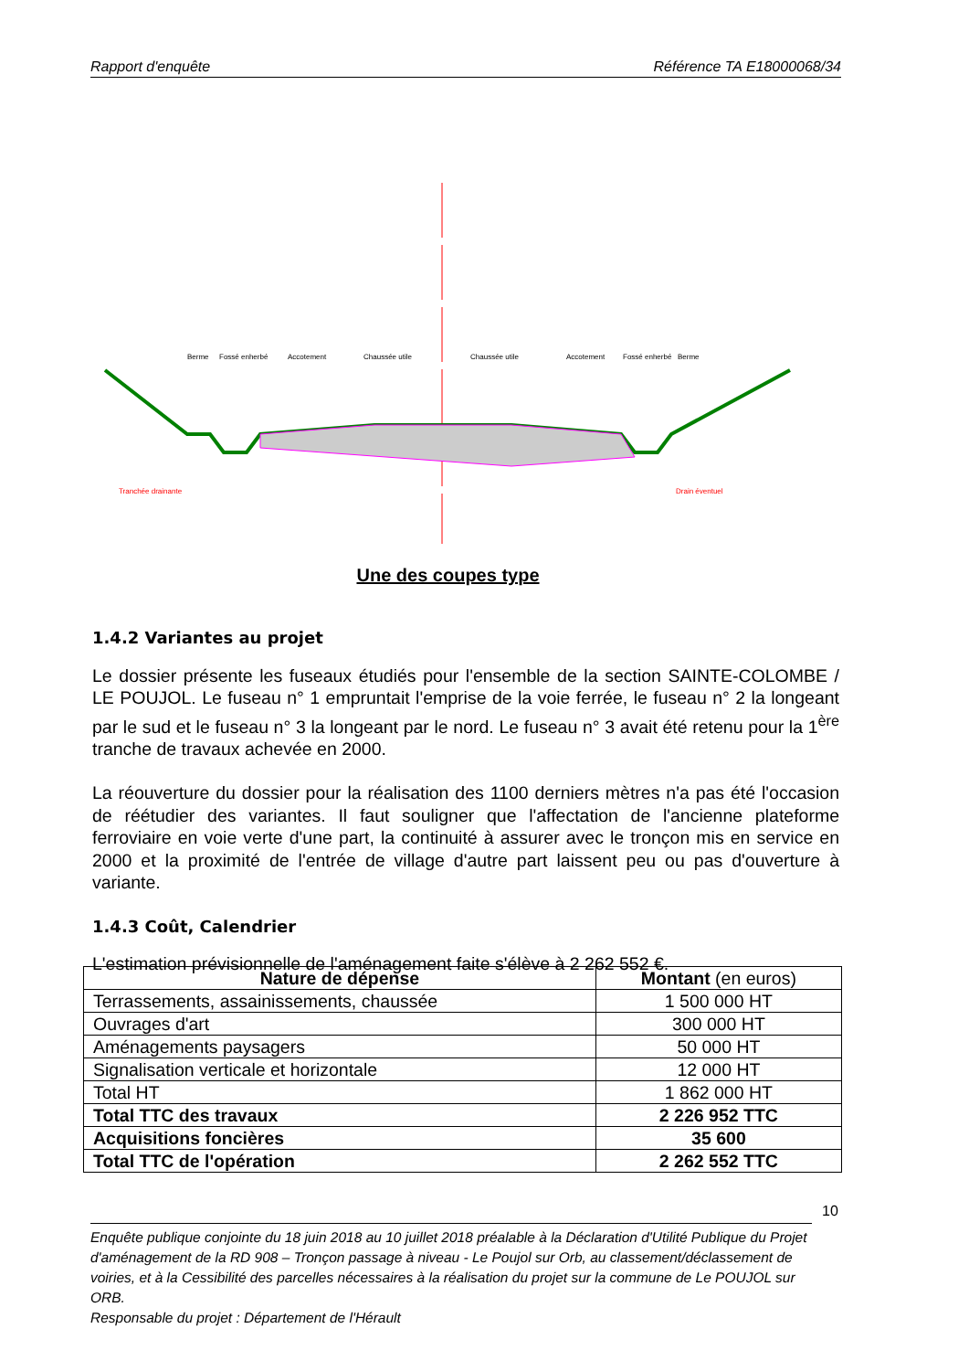Rapport d'enquête Référence TA E18000068/34
Berme
Fossé enherbé
Accotement
Chaussée utile
Chaussée utile
Accotement
Fossé enherbé
Berme
Tranchée drainante
Drain éventuel
Une des coupes type
1.4.2 Variantes au projet
Le dossier présente les fuseaux étudiés pour l'ensemble de la section SAINTE-COLOMBE / LE POUJOL. Le fuseau n° 1 empruntait l'emprise de la voie ferrée, le fuseau n° 2 la longeant par le sud et le fuseau n° 3 la longeant par le nord. Le fuseau n° 3 avait été retenu pour la 1<sup>ère</sup> tranche de travaux achevée en 2000.
La réouverture du dossier pour la réalisation des 1100 derniers mètres n'a pas été l'occasion de réétudier des variantes. Il faut souligner que l'affectation de l'ancienne plateforme ferroviaire en voie verte d'une part, la continuité à assurer avec le tronçon mis en service en 2000 et la proximité de l'entrée de village d'autre part laissent peu ou pas d'ouverture à variante.
1.4.3 Coût, Calendrier
L'estimation prévisionnelle de l'aménagement faite s'élève à 2 262 552 €.
| Nature de dépense | Montant (en euros) |
| --- | --- |
| Terrassements, assainissements, chaussée | 1 500 000 HT |
| Ouvrages d'art | 300 000 HT |
| Aménagements paysagers | 50 000 HT |
| Signalisation verticale et horizontale | 12 000 HT |
| Total HT | 1 862 000 HT |
| Total TTC des travaux | 2 226 952 TTC |
| Acquisitions foncières | 35 600 |
| Total TTC de l'opération | 2 262 552 TTC |
10
Enquête publique conjointe du 18 juin 2018 au 10 juillet 2018 préalable à la Déclaration d'Utilité Publique du Projet d'aménagement de la RD 908 – Tronçon passage à niveau - Le Poujol sur Orb, au classement/déclassement de voiries, et à la Cessibilité des parcelles nécessaires à la réalisation du projet sur la commune de Le POUJOL sur ORB.
Responsable du projet : Département de l'Hérault